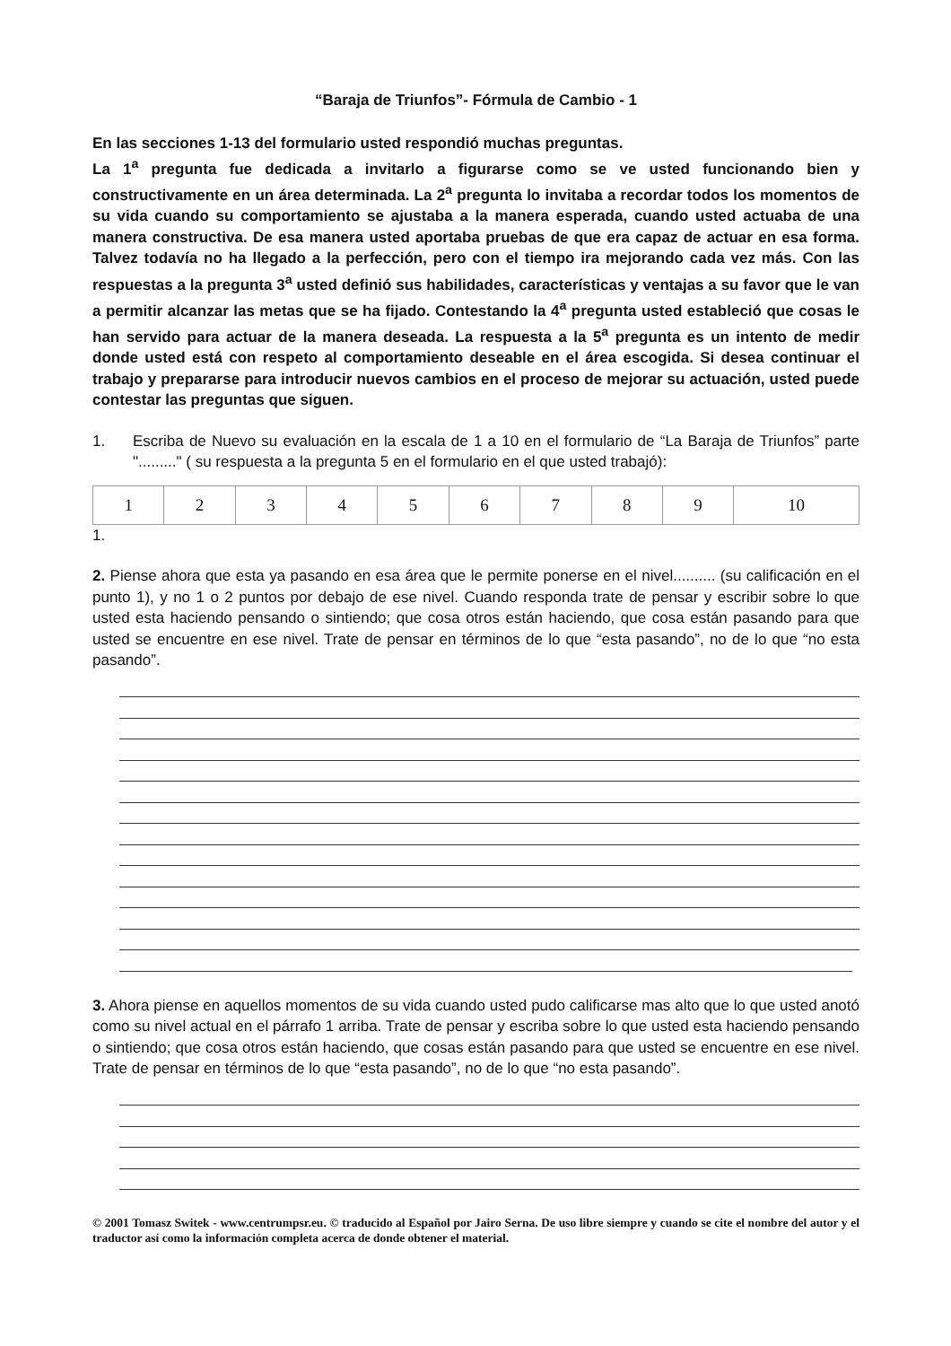“Baraja de Triunfos”- Fórmula de Cambio - 1
En las secciones 1-13 del formulario usted respondió muchas preguntas.
La 1<sup>a</sup> pregunta fue dedicada a invitarlo a figurarse como se ve usted funcionando bien y constructivamente en un área determinada. La 2<sup>a</sup> pregunta lo invitaba a recordar todos los momentos de su vida cuando su comportamiento se ajustaba a la manera esperada, cuando usted actuaba de una manera constructiva. De esa manera usted aportaba pruebas de que era capaz de actuar en esa forma. Talvez todavía no ha llegado a la perfección, pero con el tiempo ira mejorando cada vez más. Con las respuestas a la pregunta 3<sup>a</sup> usted definió sus habilidades, características y ventajas a su favor que le van a permitir alcanzar las metas que se ha fijado. Contestando la 4<sup>a</sup> pregunta usted estableció que cosas le han servido para actuar de la manera deseada. La respuesta a la 5<sup>a</sup> pregunta es un intento de medir donde usted está con respeto al comportamiento deseable en el área escogida. Si desea continuar el trabajo y prepararse para introducir nuevos cambios en el proceso de mejorar su actuación, usted puede contestar las preguntas que siguen.
1. Escriba de Nuevo su evaluación en la escala de 1 a 10 en el formulario de “La Baraja de Triunfos” parte "........." ( su respuesta a la pregunta 5 en el formulario en el que usted trabajó):
| 1 | 2 | 3 | 4 | 5 | 6 | 7 | 8 | 9 | 10 |
1.
2. Piense ahora que esta ya pasando en esa área que le permite ponerse en el nivel.......... (su calificación en el punto 1), y no 1 o 2 puntos por debajo de ese nivel. Cuando responda trate de pensar y escribir sobre lo que usted esta haciendo pensando o sintiendo; que cosa otros están haciendo, que cosa están pasando para que usted se encuentre en ese nivel. Trate de pensar en términos de lo que “esta pasando”, no de lo que “no esta pasando”.
3. Ahora piense en aquellos momentos de su vida cuando usted pudo calificarse mas alto que lo que usted anotó como su nivel actual en el párrafo 1 arriba. Trate de pensar y escriba sobre lo que usted esta haciendo pensando o sintiendo; que cosa otros están haciendo, que cosas están pasando para que usted se encuentre en ese nivel. Trate de pensar en términos de lo que “esta pasando”, no de lo que “no esta pasando”.
© 2001 Tomasz Switek - www.centrumpsr.eu. © traducido al Español por Jairo Serna. De uso libre siempre y cuando se cite el nombre del autor y el traductor así como la información completa acerca de donde obtener el material.